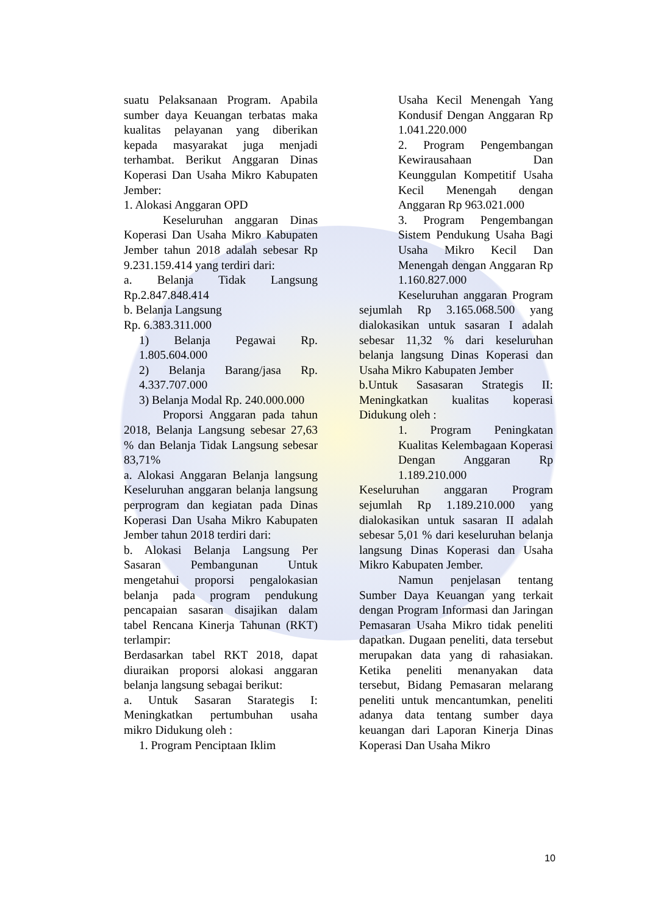suatu Pelaksanaan Program. Apabila sumber daya Keuangan terbatas maka kualitas pelayanan yang diberikan kepada masyarakat juga menjadi terhambat. Berikut Anggaran Dinas Koperasi Dan Usaha Mikro Kabupaten Jember:
1. Alokasi Anggaran OPD
Keseluruhan anggaran Dinas Koperasi Dan Usaha Mikro Kabupaten Jember tahun 2018 adalah sebesar Rp 9.231.159.414 yang terdiri dari:
a. Belanja Tidak Langsung Rp.2.847.848.414
b. Belanja Langsung
Rp. 6.383.311.000
1) Belanja Pegawai Rp. 1.805.604.000
2) Belanja Barang/jasa Rp. 4.337.707.000
3) Belanja Modal Rp. 240.000.000
Proporsi Anggaran pada tahun 2018, Belanja Langsung sebesar 27,63 % dan Belanja Tidak Langsung sebesar 83,71%
a. Alokasi Anggaran Belanja langsung Keseluruhan anggaran belanja langsung perprogram dan kegiatan pada Dinas Koperasi Dan Usaha Mikro Kabupaten Jember tahun 2018 terdiri dari:
b. Alokasi Belanja Langsung Per Sasaran Pembangunan Untuk mengetahui proporsi pengalokasian belanja pada program pendukung pencapaian sasaran disajikan dalam tabel Rencana Kinerja Tahunan (RKT) terlampir:
Berdasarkan tabel RKT 2018, dapat diuraikan proporsi alokasi anggaran belanja langsung sebagai berikut:
a. Untuk Sasaran Starategis I: Meningkatkan pertumbuhan usaha mikro Didukung oleh :
1. Program Penciptaan Iklim
Usaha Kecil Menengah Yang Kondusif Dengan Anggaran Rp 1.041.220.000
2. Program Pengembangan Kewirausahaan Dan Keunggulan Kompetitif Usaha Kecil Menengah dengan Anggaran Rp 963.021.000
3. Program Pengembangan Sistem Pendukung Usaha Bagi Usaha Mikro Kecil Dan Menengah dengan Anggaran Rp 1.160.827.000
Keseluruhan anggaran Program sejumlah Rp 3.165.068.500 yang dialokasikan untuk sasaran I adalah sebesar 11,32 % dari keseluruhan belanja langsung Dinas Koperasi dan Usaha Mikro Kabupaten Jember
b.Untuk Sasasaran Strategis II: Meningkatkan kualitas koperasi Didukung oleh :
1. Program Peningkatan Kualitas Kelembagaan Koperasi Dengan Anggaran Rp 1.189.210.000
Keseluruhan anggaran Program sejumlah Rp 1.189.210.000 yang dialokasikan untuk sasaran II adalah sebesar 5,01 % dari keseluruhan belanja langsung Dinas Koperasi dan Usaha Mikro Kabupaten Jember.
Namun penjelasan tentang Sumber Daya Keuangan yang terkait dengan Program Informasi dan Jaringan Pemasaran Usaha Mikro tidak peneliti dapatkan. Dugaan peneliti, data tersebut merupakan data yang di rahasiakan. Ketika peneliti menanyakan data tersebut, Bidang Pemasaran melarang peneliti untuk mencantumkan, peneliti adanya data tentang sumber daya keuangan dari Laporan Kinerja Dinas Koperasi Dan Usaha Mikro
10